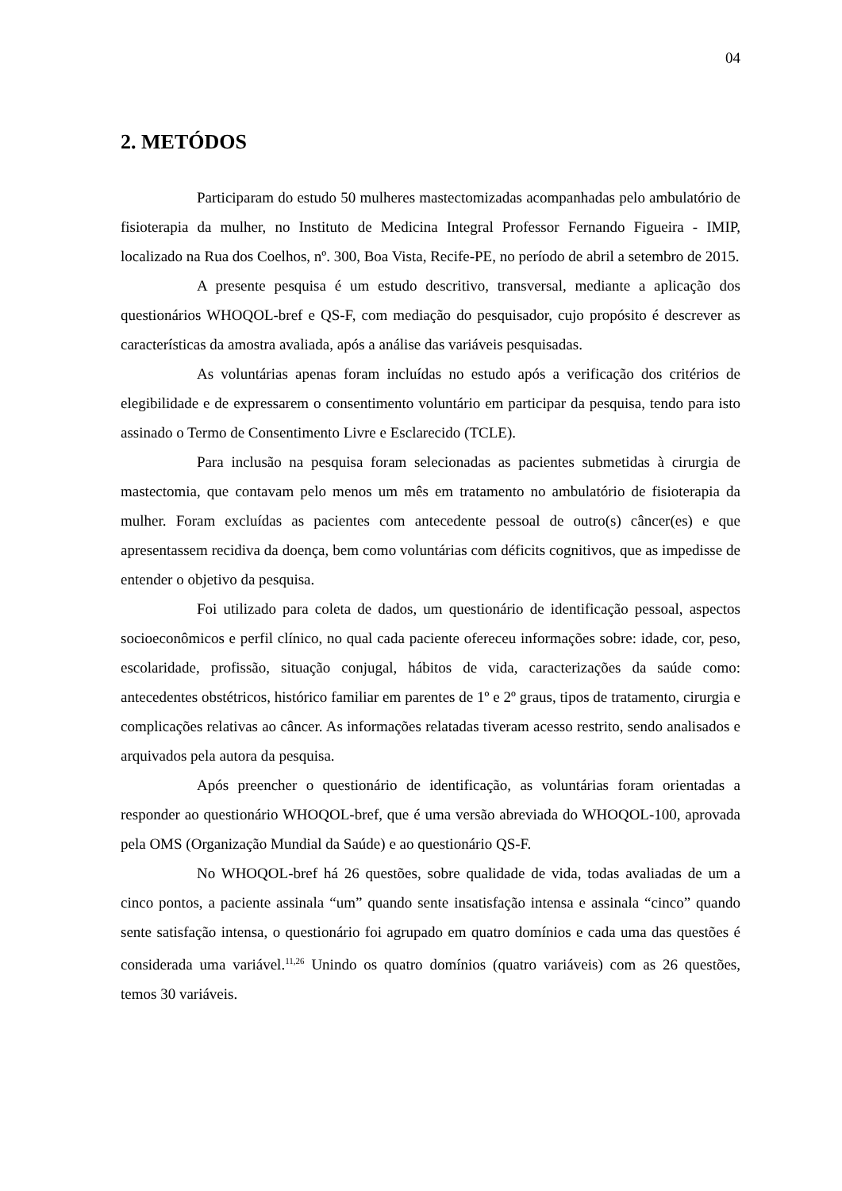04
2. METÓDOS
Participaram do estudo 50 mulheres mastectomizadas acompanhadas pelo ambulatório de fisioterapia da mulher, no Instituto de Medicina Integral Professor Fernando Figueira - IMIP, localizado na Rua dos Coelhos, nº. 300, Boa Vista, Recife-PE, no período de abril a setembro de 2015.
A presente pesquisa é um estudo descritivo, transversal, mediante a aplicação dos questionários WHOQOL-bref e QS-F, com mediação do pesquisador, cujo propósito é descrever as características da amostra avaliada, após a análise das variáveis pesquisadas.
As voluntárias apenas foram incluídas no estudo após a verificação dos critérios de elegibilidade e de expressarem o consentimento voluntário em participar da pesquisa, tendo para isto assinado o Termo de Consentimento Livre e Esclarecido (TCLE).
Para inclusão na pesquisa foram selecionadas as pacientes submetidas à cirurgia de mastectomia, que contavam pelo menos um mês em tratamento no ambulatório de fisioterapia da mulher. Foram excluídas as pacientes com antecedente pessoal de outro(s) câncer(es) e que apresentassem recidiva da doença, bem como voluntárias com déficits cognitivos, que as impedisse de entender o objetivo da pesquisa.
Foi utilizado para coleta de dados, um questionário de identificação pessoal, aspectos socioeconômicos e perfil clínico, no qual cada paciente ofereceu informações sobre: idade, cor, peso, escolaridade, profissão, situação conjugal, hábitos de vida, caracterizações da saúde como: antecedentes obstétricos, histórico familiar em parentes de 1º e 2º graus, tipos de tratamento, cirurgia e complicações relativas ao câncer. As informações relatadas tiveram acesso restrito, sendo analisados e arquivados pela autora da pesquisa.
Após preencher o questionário de identificação, as voluntárias foram orientadas a responder ao questionário WHOQOL-bref, que é uma versão abreviada do WHOQOL-100, aprovada pela OMS (Organização Mundial da Saúde) e ao questionário QS-F.
No WHOQOL-bref há 26 questões, sobre qualidade de vida, todas avaliadas de um a cinco pontos, a paciente assinala “um” quando sente insatisfação intensa e assinala “cinco” quando sente satisfação intensa, o questionário foi agrupado em quatro domínios e cada uma das questões é considerada uma variável.<sup>11,26</sup> Unindo os quatro domínios (quatro variáveis) com as 26 questões, temos 30 variáveis.